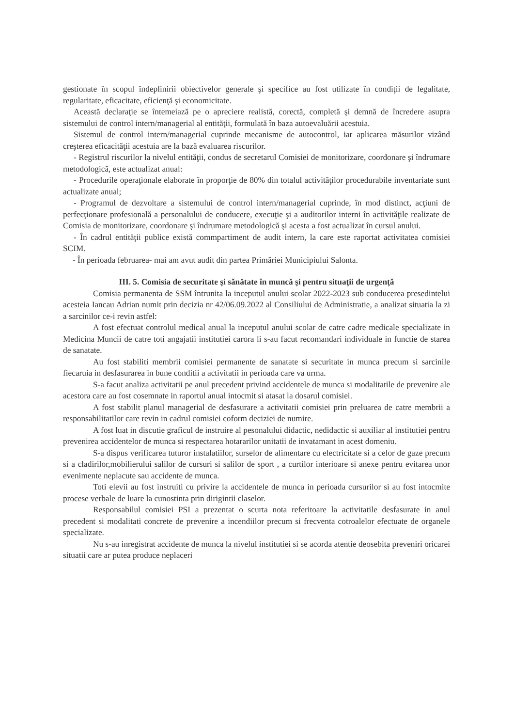gestionate în scopul îndeplinirii obiectivelor generale şi specifice au fost utilizate în condiţii de legalitate, regularitate, eficacitate, eficienţă şi economicitate.
Această declaraţie se întemeiază pe o apreciere realistă, corectă, completă şi demnă de încredere asupra sistemului de control intern/managerial al entităţii, formulată în baza autoevaluării acestuia.
Sistemul de control intern/managerial cuprinde mecanisme de autocontrol, iar aplicarea măsurilor vizând creşterea eficacităţii acestuia are la bază evaluarea riscurilor.
- Registrul riscurilor la nivelul entităţii, condus de secretarul Comisiei de monitorizare, coordonare şi îndrumare metodologică, este actualizat anual:
- Procedurile operaţionale elaborate în proporţie de 80% din totalul activităţilor procedurabile inventariate sunt actualizate anual;
- Programul de dezvoltare a sistemului de control intern/managerial cuprinde, în mod distinct, acţiuni de perfecţionare profesională a personalului de conducere, execuţie şi a auditorilor interni în activităţile realizate de Comisia de monitorizare, coordonare şi îndrumare metodologică şi acesta a fost actualizat în cursul anului.
- În cadrul entităţii publice există commpartiment de audit intern, la care este raportat activitatea comisiei SCIM.
- În perioada februarea- mai am avut audit din partea Primăriei Municipiului Salonta.
III. 5. Comisia de securitate şi sănătate în muncă şi pentru situaţii de urgenţă
Comisia permanenta de SSM întrunita la inceputul anului scolar 2022-2023 sub conducerea presedintelui acesteia Iancau Adrian numit prin decizia nr 42/06.09.2022 al Consiliului de Administratie, a analizat situatia la zi a sarcinilor ce-i revin astfel:
A fost efectuat controlul medical anual la inceputul anului scolar de catre cadre medicale specializate in Medicina Muncii de catre toti angajatii institutiei carora li s-au facut recomandari individuale in functie de starea de sanatate.
Au fost stabiliti membrii comisiei permanente de sanatate si securitate in munca precum si sarcinile fiecaruia in desfasurarea in bune conditii a activitatii in perioada care va urma.
S-a facut analiza activitatii pe anul precedent privind accidentele de munca si modalitatile de prevenire ale acestora care au fost cosemnate in raportul anual intocmit si atasat la dosarul comisiei.
A fost stabilit planul managerial de desfasurare a activitatii comisiei prin preluarea de catre membrii a responsabilitatilor care revin in cadrul comisiei coform deciziei de numire.
A fost luat in discutie graficul de instruire al pesonalului didactic, nedidactic si auxiliar al institutiei pentru prevenirea accidentelor de munca si respectarea hotararilor unitatii de invatamant in acest domeniu.
S-a dispus verificarea tuturor instalatiilor, surselor de alimentare cu electricitate si a celor de gaze precum si a cladirilor,mobilierului salilor de cursuri si salilor de sport , a curtilor interioare si anexe pentru evitarea unor evenimente neplacute sau accidente de munca.
Toti elevii au fost instruiti cu privire la accidentele de munca in perioada cursurilor si au fost intocmite procese verbale de luare la cunostinta prin dirigintii claselor.
Responsabilul comisiei PSI a prezentat o scurta nota referitoare la activitatile desfasurate in anul precedent si modalitati concrete de prevenire a incendiilor precum si frecventa cotroalelor efectuate de organele specializate.
Nu s-au inregistrat accidente de munca la nivelul institutiei si se acorda atentie deosebita preveniri oricarei situatii care ar putea produce neplaceri